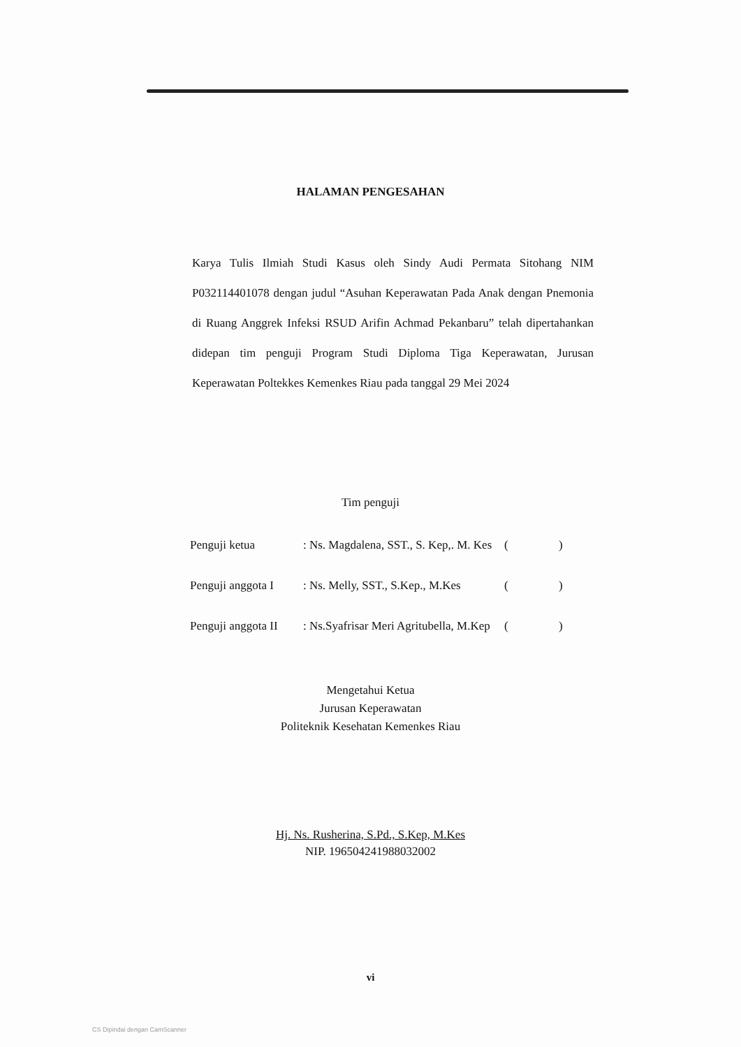HALAMAN PENGESAHAN
Karya Tulis Ilmiah Studi Kasus oleh Sindy Audi Permata Sitohang NIM P032114401078 dengan judul “Asuhan Keperawatan Pada Anak dengan Pnemonia di Ruang Anggrek Infeksi RSUD Arifin Achmad Pekanbaru” telah dipertahankan didepan tim penguji Program Studi Diploma Tiga Keperawatan, Jurusan Keperawatan Poltekkes Kemenkes Riau pada tanggal 29 Mei 2024
Tim penguji
Penguji ketua: Ns. Magdalena, SST., S. Kep,. M. Kes ( )
Penguji anggota I: Ns. Melly, SST., S.Kep., M.Kes ( )
Penguji anggota II: Ns.Syafrisar Meri Agritubella, M.Kep ( )
Mengetahui Ketua
Jurusan Keperawatan
Politeknik Kesehatan Kemenkes Riau
Hj. Ns. Rusherina, S.Pd., S.Kep, M.Kes
NIP. 196504241988032002
vi
CS Dipindai dengan CamScanner